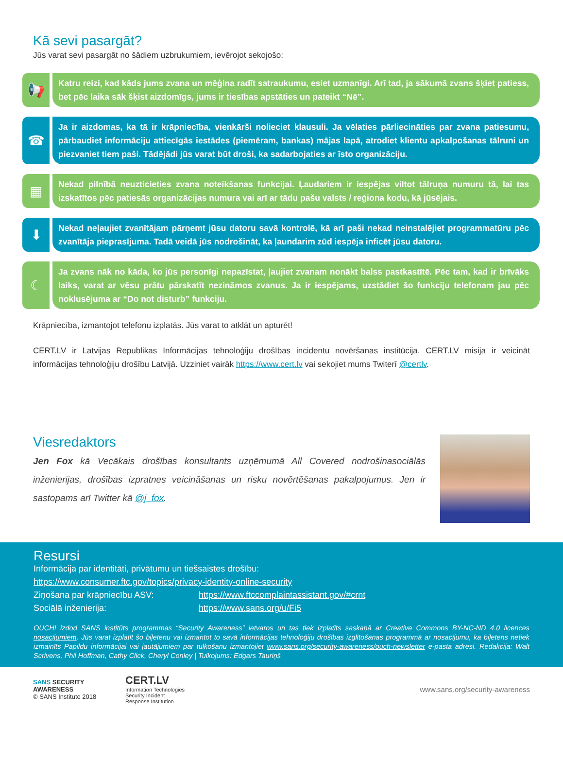Kā sevi pasargāt?
Jūs varat sevi pasargāt no šādiem uzbrukumiem, ievērojot sekojošo:
📢
Katru reizi, kad kāds jums zvana un mēģina radīt satraukumu, esiet uzmanīgi. Arī tad, ja sākumā zvans šķiet patiess, bet pēc laika sāk šķist aizdomīgs, jums ir tiesības apstāties un pateikt “Nē”.
☎
Ja ir aizdomas, ka tā ir krāpniecība, vienkārši nolieciet klausuli. Ja vēlaties pārliecināties par zvana patiesumu, pārbaudiet informāciju attiecīgās iestādes (piemēram, bankas) mājas lapā, atrodiet klientu apkalpošanas tālruni un piezvaniet tiem paši. Tādējādi jūs varat būt droši, ka sadarbojaties ar īsto organizāciju.
▦
Nekad pilnībā neuzticieties zvana noteikšanas funkcijai. Ļaudariem ir iespējas viltot tālruņa numuru tā, lai tas izskatītos pēc patiesās organizācijas numura vai arī ar tādu pašu valsts / reģiona kodu, kā jūsējais.
⬇
Nekad neļaujiet zvanītājam pārņemt jūsu datoru savā kontrolē, kā arī paši nekad neinstalējiet programmatūru pēc zvanītāja pieprasījuma. Tadā veidā jūs nodrošināt, ka ļaundarim zūd iespēja inficēt jūsu datoru.
☾
Ja zvans nāk no kāda, ko jūs personīgi nepazīstat, ļaujiet zvanam nonākt balss pastkastītē. Pēc tam, kad ir brīvāks laiks, varat ar vēsu prātu pārskatīt nezināmos zvanus. Ja ir iespējams, uzstādiet šo funkciju telefonam jau pēc noklusējuma ar “Do not disturb” funkciju.
Krāpniecība, izmantojot telefonu izplatās. Jūs varat to atklāt un apturēt!
CERT.LV ir Latvijas Republikas Informācijas tehnoloģiju drošības incidentu novēršanas institūcija. CERT.LV misija ir veicināt informācijas tehnoloģiju drošību Latvijā. Uzziniet vairāk https://www.cert.lv vai sekojiet mums Twiterī @certlv.
Viesredaktors
Jen Fox kā Vecākais drošības konsultants uzņēmumā All Covered nodrošinasociālās inženierijas, drošības izpratnes veicināšanas un risku novērtēšanas pakalpojumus. Jen ir sastopams arī Twitter kā @j_fox.
Resursi
Informācija par identitāti, privātumu un tiešsaistes drošību:
https://www.consumer.ftc.gov/topics/privacy-identity-online-security
Ziņošana par krāpniecību ASV: https://www.ftccomplaintassistant.gov/#crnt
Sociālā inženierija: https://www.sans.org/u/Fi5
OUCH! izdod SANS institūts programmas “Security Awareness” ietvaros un tas tiek izplatīts saskaņā ar Creative Commons BY-NC-ND 4.0 licences nosacījumiem. Jūs varat izplatīt šo biļetenu vai izmantot to savā informācijas tehnoloģiju drošības izglītošanas programmā ar nosacījumu, ka biļetens netiek izmainīts Papildu informācijai vai jautājumiem par tulkošanu izmantojiet www.sans.org/security-awareness/ouch-newsletter e-pasta adresi. Redakcija: Walt Scrivens, Phil Hoffman, Cathy Click, Cheryl Conley | Tulkojums: Edgars Tauriņš
SANS SECURITY AWARENESS
© SANS Institute 2018
CERT.LV
Information Technologies
Security Incident
Response Institution
www.sans.org/security-awareness